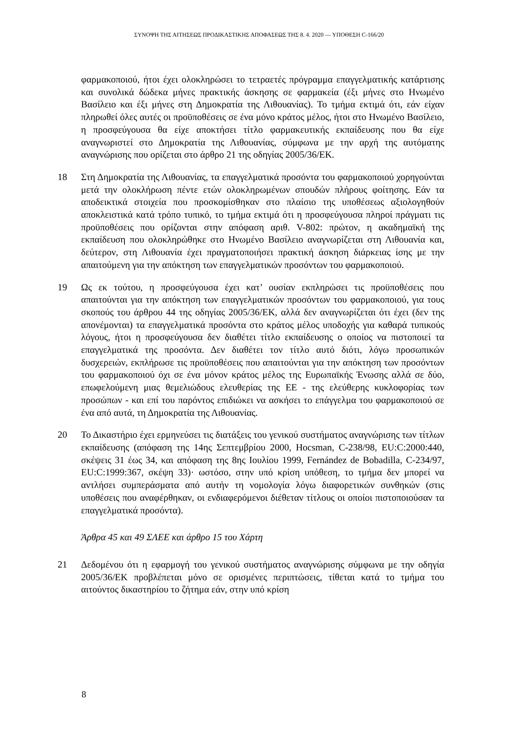ΣΥΝΟΨΗ ΤΗΣ ΑΙΤΗΣΕΩΣ ΠΡΟΔΙΚΑΣΤΙΚΗΣ ΑΠΟΦΑΣΕΩΣ ΤΗΣ 8. 4. 2020 — ΥΠΟΘΕΣΗ C-166/20
φαρμακοποιού, ήτοι έχει ολοκληρώσει το τετραετές πρόγραμμα επαγγελματικής κατάρτισης και συνολικά δώδεκα μήνες πρακτικής άσκησης σε φαρμακεία (έξι μήνες στο Ηνωμένο Βασίλειο και έξι μήνες στη Δημοκρατία της Λιθουανίας). Το τμήμα εκτιμά ότι, εάν είχαν πληρωθεί όλες αυτές οι προϋποθέσεις σε ένα μόνο κράτος μέλος, ήτοι στο Ηνωμένο Βασίλειο, η προσφεύγουσα θα είχε αποκτήσει τίτλο φαρμακευτικής εκπαίδευσης που θα είχε αναγνωριστεί στο Δημοκρατία της Λιθουανίας, σύμφωνα με την αρχή της αυτόματης αναγνώρισης που ορίζεται στο άρθρο 21 της οδηγίας 2005/36/ΕΚ.
18 Στη Δημοκρατία της Λιθουανίας, τα επαγγελματικά προσόντα του φαρμακοποιού χορηγούνται μετά την ολοκλήρωση πέντε ετών ολοκληρωμένων σπουδών πλήρους φοίτησης. Εάν τα αποδεικτικά στοιχεία που προσκομίσθηκαν στο πλαίσιο της υποθέσεως αξιολογηθούν αποκλειστικά κατά τρόπο τυπικό, το τμήμα εκτιμά ότι η προσφεύγουσα πληροί πράγματι τις προϋποθέσεις που ορίζονται στην απόφαση αριθ. V-802: πρώτον, η ακαδημαϊκή της εκπαίδευση που ολοκληρώθηκε στο Ηνωμένο Βασίλειο αναγνωρίζεται στη Λιθουανία και, δεύτερον, στη Λιθουανία έχει πραγματοποιήσει πρακτική άσκηση διάρκειας ίσης με την απαιτούμενη για την απόκτηση των επαγγελματικών προσόντων του φαρμακοποιού.
19 Ως εκ τούτου, η προσφεύγουσα έχει κατ’ ουσίαν εκπληρώσει τις προϋποθέσεις που απαιτούνται για την απόκτηση των επαγγελματικών προσόντων του φαρμακοποιού, για τους σκοπούς του άρθρου 44 της οδηγίας 2005/36/ΕΚ, αλλά δεν αναγνωρίζεται ότι έχει (δεν της απονέμονται) τα επαγγελματικά προσόντα στο κράτος μέλος υποδοχής για καθαρά τυπικούς λόγους, ήτοι η προσφεύγουσα δεν διαθέτει τίτλο εκπαίδευσης ο οποίος να πιστοποιεί τα επαγγελματικά της προσόντα. Δεν διαθέτει τον τίτλο αυτό διότι, λόγω προσωπικών δυσχερειών, εκπλήρωσε τις προϋποθέσεις που απαιτούνται για την απόκτηση των προσόντων του φαρμακοποιού όχι σε ένα μόνον κράτος μέλος της Ευρωπαϊκής Ένωσης αλλά σε δύο, επωφελούμενη μιας θεμελιώδους ελευθερίας της ΕΕ - της ελεύθερης κυκλοφορίας των προσώπων - και επί του παρόντος επιδιώκει να ασκήσει το επάγγελμα του φαρμακοποιού σε ένα από αυτά, τη Δημοκρατία της Λιθουανίας.
20 Το Δικαστήριο έχει ερμηνεύσει τις διατάξεις του γενικού συστήματος αναγνώρισης των τίτλων εκπαίδευσης (απόφαση της 14ης Σεπτεμβρίου 2000, Hocsman, C-238/98, EU:C:2000:440, σκέψεις 31 έως 34, και απόφαση της 8ης Ιουλίου 1999, Fernández de Bobadilla, C-234/97, EU:C:1999:367, σκέψη 33)· ωστόσο, στην υπό κρίση υπόθεση, το τμήμα δεν μπορεί να αντλήσει συμπεράσματα από αυτήν τη νομολογία λόγω διαφορετικών συνθηκών (στις υποθέσεις που αναφέρθηκαν, οι ενδιαφερόμενοι διέθεταν τίτλους οι οποίοι πιστοποιούσαν τα επαγγελματικά προσόντα).
Άρθρα 45 και 49 ΣΛΕΕ και άρθρο 15 του Χάρτη
21 Δεδομένου ότι η εφαρμογή του γενικού συστήματος αναγνώρισης σύμφωνα με την οδηγία 2005/36/ΕΚ προβλέπεται μόνο σε ορισμένες περιπτώσεις, τίθεται κατά το τμήμα του αιτούντος δικαστηρίου το ζήτημα εάν, στην υπό κρίση
8